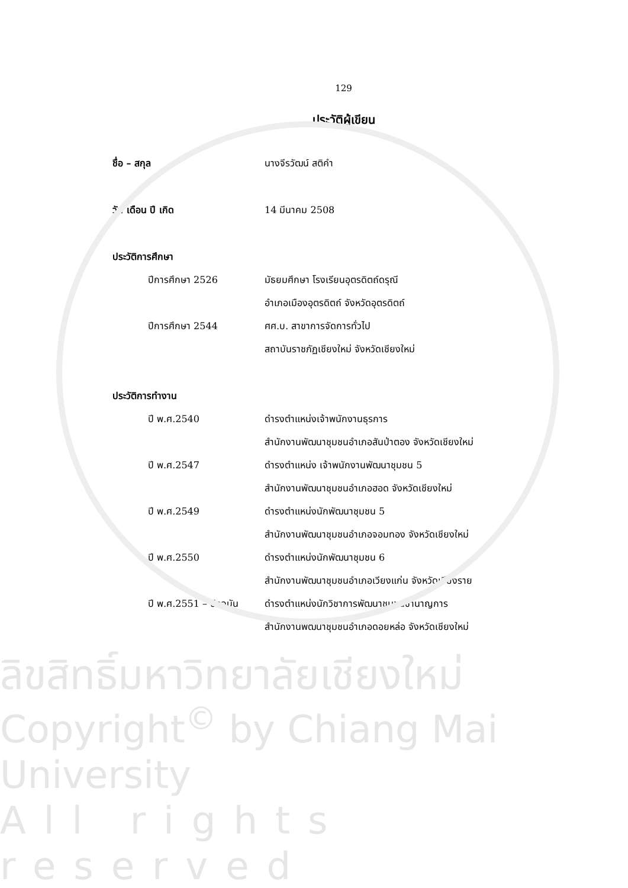129
ประวัติผู้เขียน
ชื่อ – สกุล นางจีรวัฒน์ สติคำ
วัน เดือน ปี เกิด 14 มีนาคม 2508
ประวัติการศึกษา
ปีการศึกษา 2526
มัธยมศึกษา โรงเรียนอุตรดิตถ์ดรุณี
อำเภอเมืองอุตรดิตถ์ จังหวัดอุตรดิตถ์
ปีการศึกษา 2544 ศศ.บ. สาขาการจัดการทั่วไป
สถาบันราชภัฏเชียงใหม่ จังหวัดเชียงใหม่
ประวัติการทำงาน
ปี พ.ศ.2540 ดำรงตำแหน่งเจ้าพนักงานธุรการ
สำนักงานพัฒนาชุมชนอำเภอสันป่าตอง จังหวัดเชียงใหม่
ปี พ.ศ.2547
ดำรงตำแหน่ง เจ้าพนักงานพัฒนาชุมชน 5
สำนักงานพัฒนาชุมชนอำเภอฮอด จังหวัดเชียงใหม่
ปี พ.ศ.2549 ดำรงตำแหน่งนักพัฒนาชุมชน 5
สำนักงานพัฒนาชุมชนอำเภอจอมทอง จังหวัดเชียงใหม่
ปี พ.ศ.2550 ดำรงตำแหน่งนักพัฒนาชุมชน 6
สำนักงานพัฒนาชุมชนอำเภอเวียงแก่น จังหวัดเชียงราย
ปี พ.ศ.2551 – ปัจจุบัน
ดำรงตำแหน่งนักวิชาการพัฒนาชุมชนชำนาญการ
สำนักงานพัฒนาชุมชนอำเภอดอยหล่อ จังหวัดเชียงใหม่
ลิขสิทธิ์มหาวิทยาลัยเชียงใหม่
Copyright<sup>©</sup> by Chiang Mai University
All rights reserved